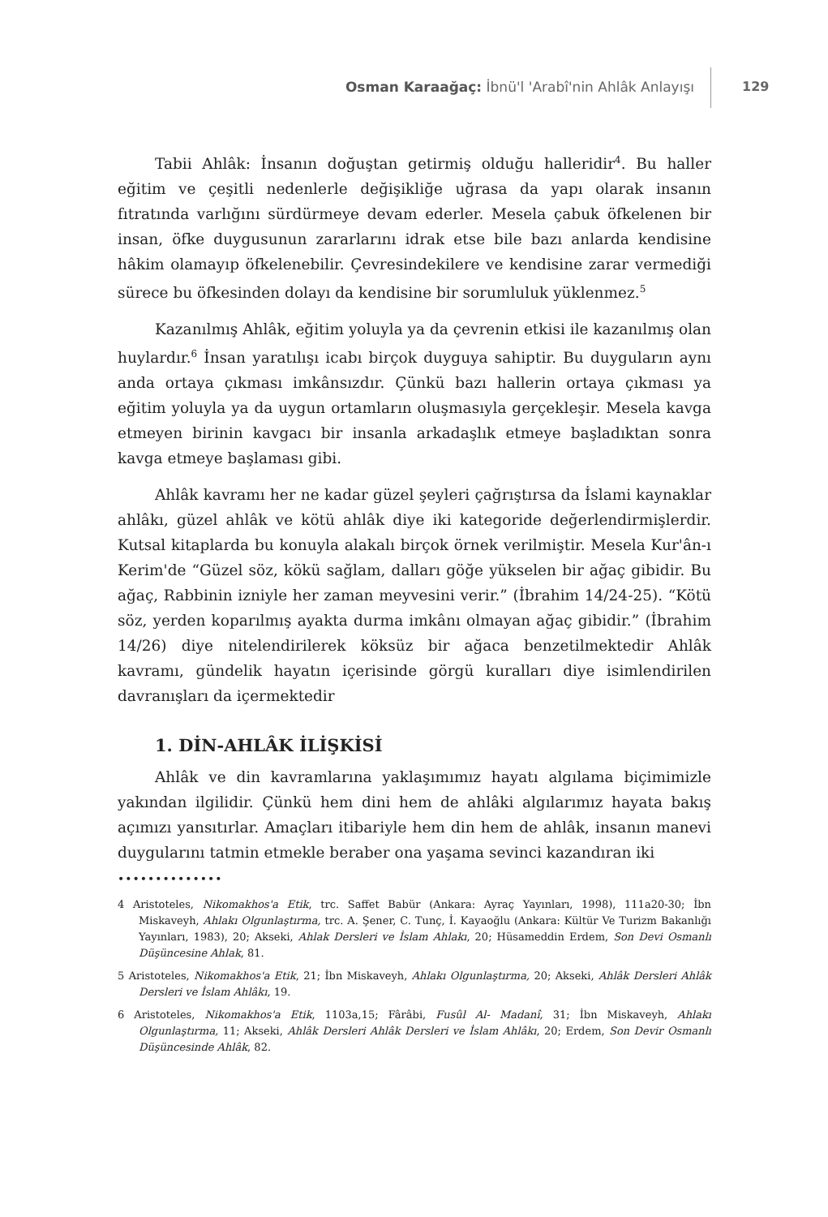Osman Karaağaç: İbnü'l 'Arabî'nin Ahlâk Anlayışı
129
Tabii Ahlâk: İnsanın doğuştan getirmiş olduğu halleridir<sup>4</sup>. Bu haller eğitim ve çeşitli nedenlerle değişikliğe uğrasa da yapı olarak insanın fıtratında varlığını sürdürmeye devam ederler. Mesela çabuk öfkelenen bir insan, öfke duygusunun zararlarını idrak etse bile bazı anlarda kendisine hâkim olamayıp öfkelenebilir. Çevresindekilere ve kendisine zarar vermediği sürece bu öfkesinden dolayı da kendisine bir sorumluluk yüklenmez.<sup>5</sup>
Kazanılmış Ahlâk, eğitim yoluyla ya da çevrenin etkisi ile kazanılmış olan huylardır.<sup>6</sup> İnsan yaratılışı icabı birçok duyguya sahiptir. Bu duyguların aynı anda ortaya çıkması imkânsızdır. Çünkü bazı hallerin ortaya çıkması ya eğitim yoluyla ya da uygun ortamların oluşmasıyla gerçekleşir. Mesela kavga etmeyen birinin kavgacı bir insanla arkadaşlık etmeye başladıktan sonra kavga etmeye başlaması gibi.
Ahlâk kavramı her ne kadar güzel şeyleri çağrıştırsa da İslami kaynaklar ahlâkı, güzel ahlâk ve kötü ahlâk diye iki kategoride değerlendirmişlerdir. Kutsal kitaplarda bu konuyla alakalı birçok örnek verilmiştir. Mesela Kur'ân-ı Kerim'de “Güzel söz, kökü sağlam, dalları göğe yükselen bir ağaç gibidir. Bu ağaç, Rabbinin izniyle her zaman meyvesini verir.” (İbrahim 14/24-25). “Kötü söz, yerden koparılmış ayakta durma imkânı olmayan ağaç gibidir.” (İbrahim 14/26) diye nitelendirilerek köksüz bir ağaca benzetilmektedir Ahlâk kavramı, gündelik hayatın içerisinde görgü kuralları diye isimlendirilen davranışları da içermektedir
1. DİN-AHLÂK İLİŞKİSİ
Ahlâk ve din kavramlarına yaklaşımımız hayatı algılama biçimimizle yakından ilgilidir. Çünkü hem dini hem de ahlâki algılarımız hayata bakış açımızı yansıtırlar. Amaçları itibariyle hem din hem de ahlâk, insanın manevi duygularını tatmin etmekle beraber ona yaşama sevinci kazandıran iki
••••••••••••••
4 Aristoteles, Nikomakhos'a Etik, trc. Saffet Babür (Ankara: Ayraç Yayınları, 1998), 111a20-30; İbn Miskaveyh, Ahlakı Olgunlaştırma, trc. A. Şener, C. Tunç, İ. Kayaoğlu (Ankara: Kültür Ve Turizm Bakanlığı Yayınları, 1983), 20; Akseki, Ahlak Dersleri ve İslam Ahlakı, 20; Hüsameddin Erdem, Son Devi Osmanlı Düşüncesine Ahlak, 81.
5 Aristoteles, Nikomakhos'a Etik, 21; İbn Miskaveyh, Ahlakı Olgunlaştırma, 20; Akseki, Ahlâk Dersleri Ahlâk Dersleri ve İslam Ahlâkı, 19.
6 Aristoteles, Nikomakhos'a Etik, 1103a,15; Fârâbi, Fusûl Al- Madanî, 31; İbn Miskaveyh, Ahlakı Olgunlaştırma, 11; Akseki, Ahlâk Dersleri Ahlâk Dersleri ve İslam Ahlâkı, 20; Erdem, Son Devir Osmanlı Düşüncesinde Ahlâk, 82.